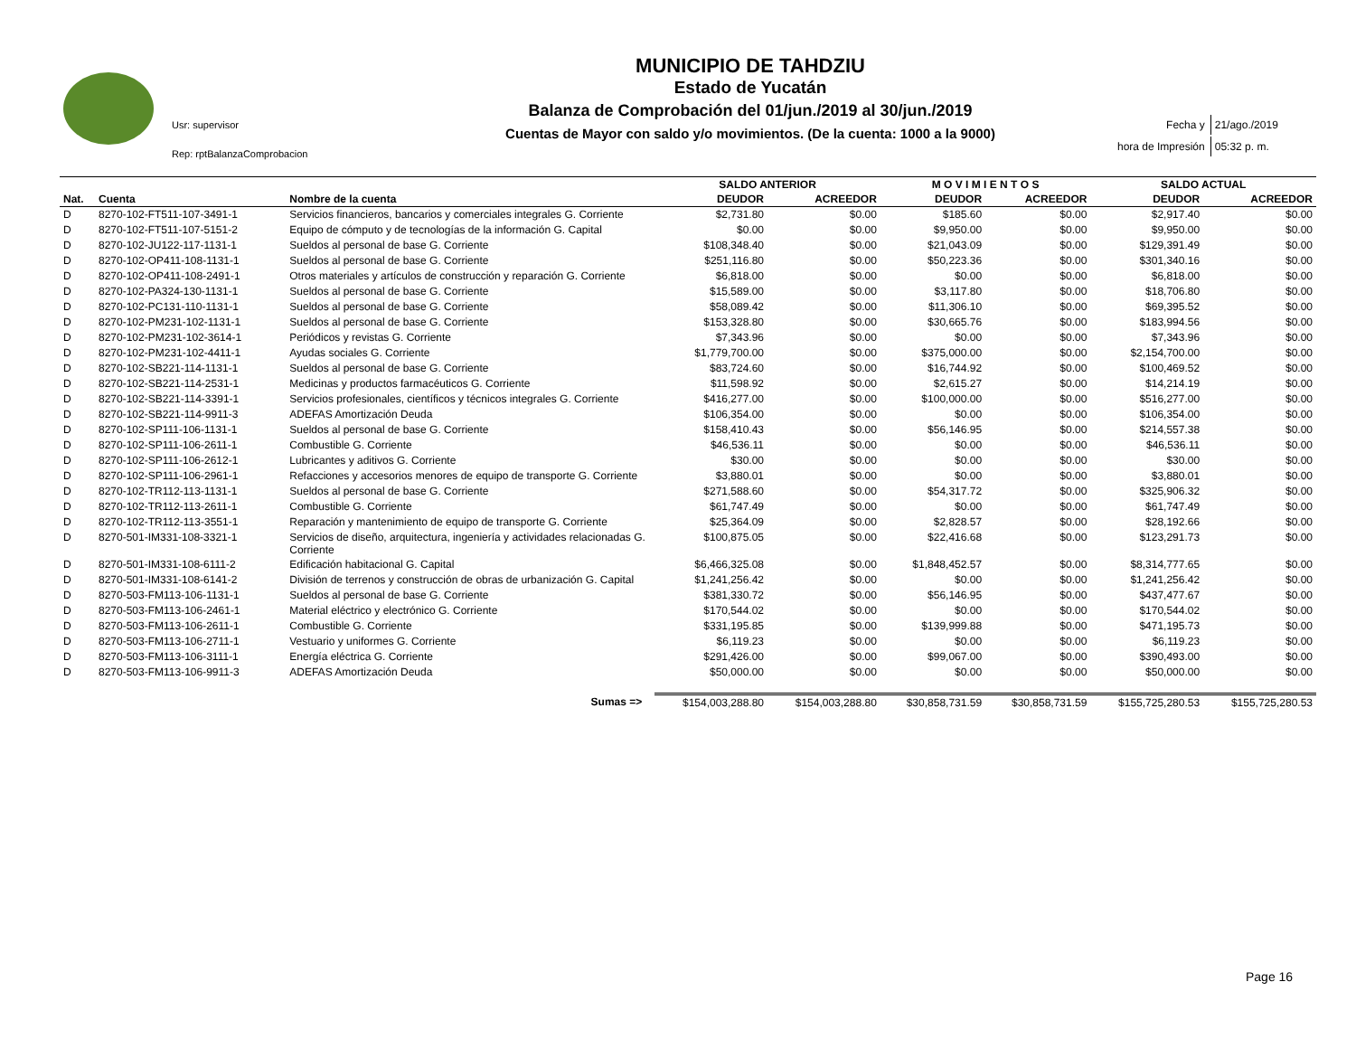Usr: supervisor
Rep: rptBalanzaComprobacion
MUNICIPIO DE TAHDZIU
Estado de Yucatán
Balanza de Comprobación del 01/jun./2019 al 30/jun./2019
Cuentas de Mayor con saldo y/o movimientos. (De la cuenta: 1000 a la 9000)
| Fecha y | 21/ago./2019 |
| hora de Impresión | 05:32 p. m. |
| | | | SALDO ANTERIOR | | M O V I M I E N T O S | | SALDO ACTUAL | |
| --- | --- | --- | --- | --- | --- | --- | --- | --- |
| Nat. | Cuenta | Nombre de la cuenta | DEUDOR | ACREEDOR | DEUDOR | ACREEDOR | DEUDOR | ACREEDOR |
| D | 8270-102-FT511-107-3491-1 | Servicios financieros, bancarios y comerciales integrales G. Corriente | $2,731.80 | $0.00 | $185.60 | $0.00 | $2,917.40 | $0.00 |
| D | 8270-102-FT511-107-5151-2 | Equipo de cómputo y de tecnologías de la información G. Capital | $0.00 | $0.00 | $9,950.00 | $0.00 | $9,950.00 | $0.00 |
| D | 8270-102-JU122-117-1131-1 | Sueldos al personal de base G. Corriente | $108,348.40 | $0.00 | $21,043.09 | $0.00 | $129,391.49 | $0.00 |
| D | 8270-102-OP411-108-1131-1 | Sueldos al personal de base G. Corriente | $251,116.80 | $0.00 | $50,223.36 | $0.00 | $301,340.16 | $0.00 |
| D | 8270-102-OP411-108-2491-1 | Otros materiales y artículos de construcción y reparación G. Corriente | $6,818.00 | $0.00 | $0.00 | $0.00 | $6,818.00 | $0.00 |
| D | 8270-102-PA324-130-1131-1 | Sueldos al personal de base G. Corriente | $15,589.00 | $0.00 | $3,117.80 | $0.00 | $18,706.80 | $0.00 |
| D | 8270-102-PC131-110-1131-1 | Sueldos al personal de base G. Corriente | $58,089.42 | $0.00 | $11,306.10 | $0.00 | $69,395.52 | $0.00 |
| D | 8270-102-PM231-102-1131-1 | Sueldos al personal de base G. Corriente | $153,328.80 | $0.00 | $30,665.76 | $0.00 | $183,994.56 | $0.00 |
| D | 8270-102-PM231-102-3614-1 | Periódicos y revistas G. Corriente | $7,343.96 | $0.00 | $0.00 | $0.00 | $7,343.96 | $0.00 |
| D | 8270-102-PM231-102-4411-1 | Ayudas sociales G. Corriente | $1,779,700.00 | $0.00 | $375,000.00 | $0.00 | $2,154,700.00 | $0.00 |
| D | 8270-102-SB221-114-1131-1 | Sueldos al personal de base G. Corriente | $83,724.60 | $0.00 | $16,744.92 | $0.00 | $100,469.52 | $0.00 |
| D | 8270-102-SB221-114-2531-1 | Medicinas y productos farmacéuticos G. Corriente | $11,598.92 | $0.00 | $2,615.27 | $0.00 | $14,214.19 | $0.00 |
| D | 8270-102-SB221-114-3391-1 | Servicios profesionales, científicos y técnicos integrales G. Corriente | $416,277.00 | $0.00 | $100,000.00 | $0.00 | $516,277.00 | $0.00 |
| D | 8270-102-SB221-114-9911-3 | ADEFAS Amortización Deuda | $106,354.00 | $0.00 | $0.00 | $0.00 | $106,354.00 | $0.00 |
| D | 8270-102-SP111-106-1131-1 | Sueldos al personal de base G. Corriente | $158,410.43 | $0.00 | $56,146.95 | $0.00 | $214,557.38 | $0.00 |
| D | 8270-102-SP111-106-2611-1 | Combustible G. Corriente | $46,536.11 | $0.00 | $0.00 | $0.00 | $46,536.11 | $0.00 |
| D | 8270-102-SP111-106-2612-1 | Lubricantes y aditivos G. Corriente | $30.00 | $0.00 | $0.00 | $0.00 | $30.00 | $0.00 |
| D | 8270-102-SP111-106-2961-1 | Refacciones y accesorios menores de equipo de transporte G. Corriente | $3,880.01 | $0.00 | $0.00 | $0.00 | $3,880.01 | $0.00 |
| D | 8270-102-TR112-113-1131-1 | Sueldos al personal de base G. Corriente | $271,588.60 | $0.00 | $54,317.72 | $0.00 | $325,906.32 | $0.00 |
| D | 8270-102-TR112-113-2611-1 | Combustible G. Corriente | $61,747.49 | $0.00 | $0.00 | $0.00 | $61,747.49 | $0.00 |
| D | 8270-102-TR112-113-3551-1 | Reparación y mantenimiento de equipo de transporte G. Corriente | $25,364.09 | $0.00 | $2,828.57 | $0.00 | $28,192.66 | $0.00 |
| D | 8270-501-IM331-108-3321-1 | Servicios de diseño, arquitectura, ingeniería y actividades relacionadas G. Corriente | $100,875.05 | $0.00 | $22,416.68 | $0.00 | $123,291.73 | $0.00 |
| D | 8270-501-IM331-108-6111-2 | Edificación habitacional G. Capital | $6,466,325.08 | $0.00 | $1,848,452.57 | $0.00 | $8,314,777.65 | $0.00 |
| D | 8270-501-IM331-108-6141-2 | División de terrenos y construcción de obras de urbanización G. Capital | $1,241,256.42 | $0.00 | $0.00 | $0.00 | $1,241,256.42 | $0.00 |
| D | 8270-503-FM113-106-1131-1 | Sueldos al personal de base G. Corriente | $381,330.72 | $0.00 | $56,146.95 | $0.00 | $437,477.67 | $0.00 |
| D | 8270-503-FM113-106-2461-1 | Material eléctrico y electrónico G. Corriente | $170,544.02 | $0.00 | $0.00 | $0.00 | $170,544.02 | $0.00 |
| D | 8270-503-FM113-106-2611-1 | Combustible G. Corriente | $331,195.85 | $0.00 | $139,999.88 | $0.00 | $471,195.73 | $0.00 |
| D | 8270-503-FM113-106-2711-1 | Vestuario y uniformes G. Corriente | $6,119.23 | $0.00 | $0.00 | $0.00 | $6,119.23 | $0.00 |
| D | 8270-503-FM113-106-3111-1 | Energía eléctrica G. Corriente | $291,426.00 | $0.00 | $99,067.00 | $0.00 | $390,493.00 | $0.00 |
| D | 8270-503-FM113-106-9911-3 | ADEFAS Amortización Deuda | $50,000.00 | $0.00 | $0.00 | $0.00 | $50,000.00 | $0.00 |
| Sumas => | | | $154,003,288.80 | $154,003,288.80 | $30,858,731.59 | $30,858,731.59 | $155,725,280.53 | $155,725,280.53 |
Page 16